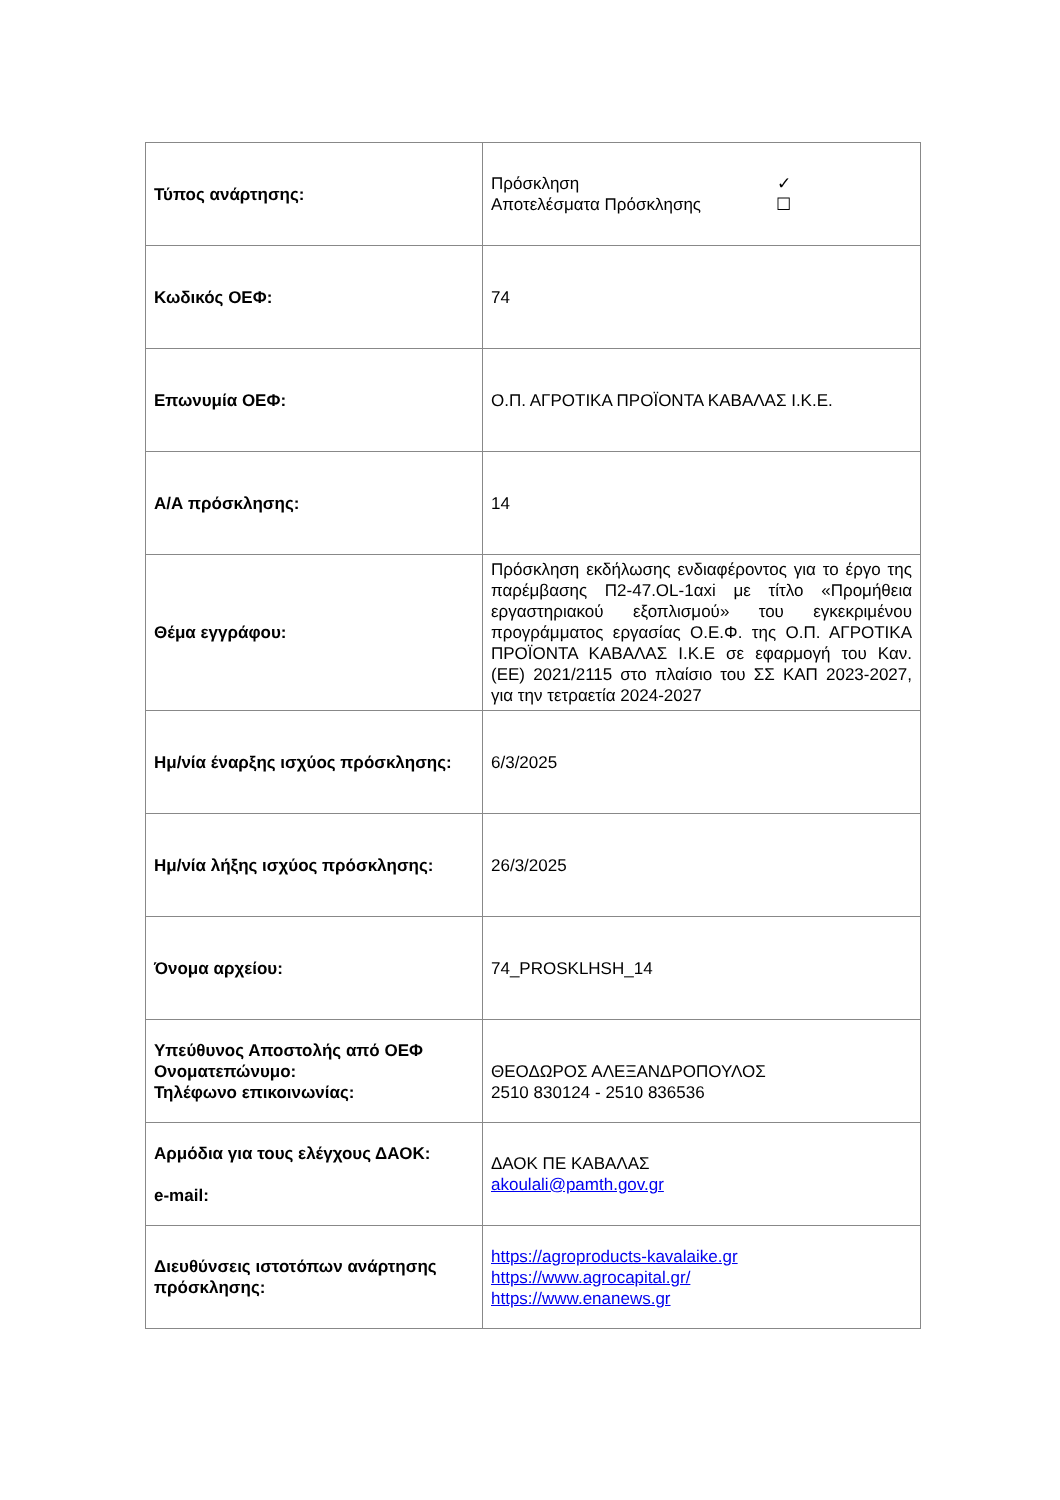| Τύπος ανάρτησης: | Πρόσκληση ✓ Αποτελέσματα Πρόσκλησης ☐ |
| Κωδικός ΟΕΦ: | 74 |
| Επωνυμία ΟΕΦ: | Ο.Π. ΑΓΡΟΤΙΚΑ ΠΡΟΪΟΝΤΑ ΚΑΒΑΛΑΣ Ι.Κ.Ε. |
| Α/Α πρόσκλησης: | 14 |
| Θέμα εγγράφου: | Πρόσκληση εκδήλωσης ενδιαφέροντος για το έργο της παρέμβασης Π2-47.OL-1αxi με τίτλο «Προμήθεια εργαστηριακού εξοπλισμού» του εγκεκριμένου προγράμματος εργασίας Ο.Ε.Φ. της Ο.Π. ΑΓΡΟΤΙΚΑ ΠΡΟΪΟΝΤΑ ΚΑΒΑΛΑΣ Ι.Κ.Ε σε εφαρμογή του Καν. (ΕΕ) 2021/2115 στο πλαίσιο του ΣΣ ΚΑΠ 2023-2027, για την τετραετία 2024-2027 |
| Ημ/νία έναρξης ισχύος πρόσκλησης: | 6/3/2025 |
| Ημ/νία λήξης ισχύος πρόσκλησης: | 26/3/2025 |
| Όνομα αρχείου: | 74_PROSKLHSH_14 |
| Υπεύθυνος Αποστολής από ΟΕΦ Ονοματεπώνυμο: Τηλέφωνο επικοινωνίας: | ΘΕΟΔΩΡΟΣ ΑΛΕΞΑΝΔΡΟΠΟΥΛΟΣ 2510 830124 - 2510 836536 |
| Αρμόδια για τους ελέγχους ΔΑΟΚ: e-mail: | ΔΑΟΚ ΠΕ ΚΑΒΑΛΑΣ akoulali@pamth.gov.gr |
| Διευθύνσεις ιστοτόπων ανάρτησης πρόσκλησης: | https://agroproducts-kavalaike.gr https://www.agrocapital.gr/ https://www.enanews.gr |